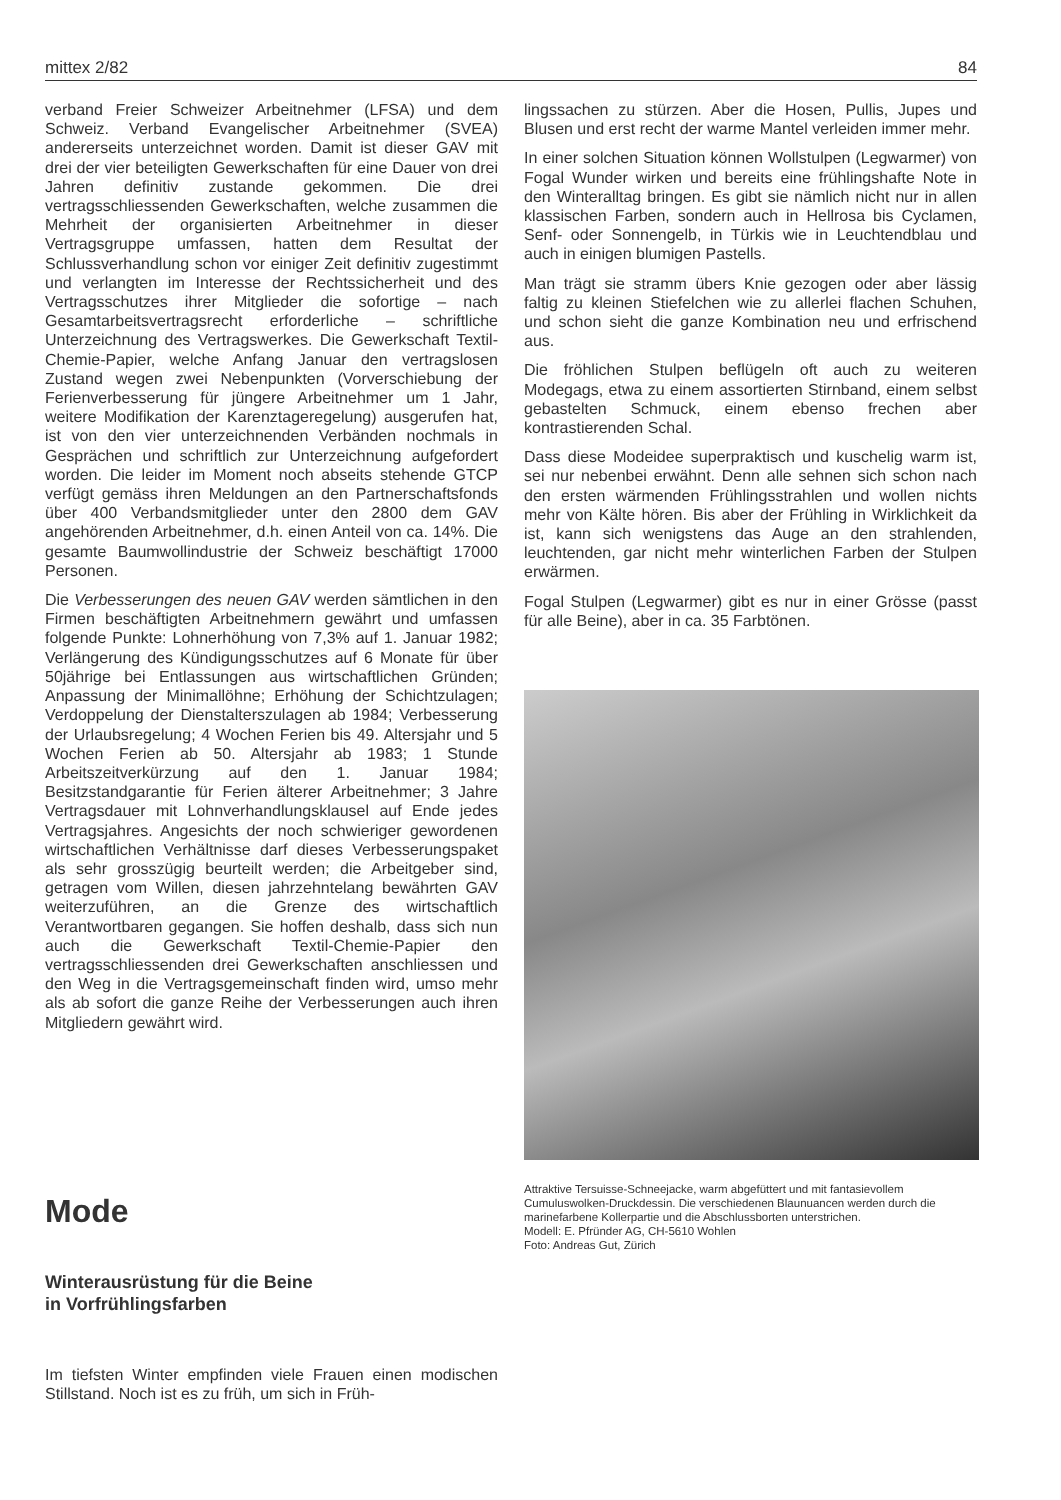mittex 2/82 84
verband Freier Schweizer Arbeitnehmer (LFSA) und dem Schweiz. Verband Evangelischer Arbeitnehmer (SVEA) andererseits unterzeichnet worden. Damit ist dieser GAV mit drei der vier beteiligten Gewerkschaften für eine Dauer von drei Jahren definitiv zustande gekommen. Die drei vertragsschliessenden Gewerkschaften, welche zusammen die Mehrheit der organisierten Arbeitnehmer in dieser Vertragsgruppe umfassen, hatten dem Resultat der Schlussverhandlung schon vor einiger Zeit definitiv zugestimmt und verlangten im Interesse der Rechtssicherheit und des Vertragsschutzes ihrer Mitglieder die sofortige – nach Gesamtarbeitsvertragsrecht erforderliche – schriftliche Unterzeichnung des Vertragswerkes. Die Gewerkschaft Textil-Chemie-Papier, welche Anfang Januar den vertragslosen Zustand wegen zwei Nebenpunkten (Vorverschiebung der Ferienverbesserung für jüngere Arbeitnehmer um 1 Jahr, weitere Modifikation der Karenztageregelung) ausgerufen hat, ist von den vier unterzeichnenden Verbänden nochmals in Gesprächen und schriftlich zur Unterzeichnung aufgefordert worden. Die leider im Moment noch abseits stehende GTCP verfügt gemäss ihren Meldungen an den Partnerschaftsfonds über 400 Verbandsmitglieder unter den 2800 dem GAV angehörenden Arbeitnehmer, d.h. einen Anteil von ca. 14%. Die gesamte Baumwollindustrie der Schweiz beschäftigt 17000 Personen.
Die Verbesserungen des neuen GAV werden sämtlichen in den Firmen beschäftigten Arbeitnehmern gewährt und umfassen folgende Punkte: Lohnerhöhung von 7,3% auf 1. Januar 1982; Verlängerung des Kündigungsschutzes auf 6 Monate für über 50jährige bei Entlassungen aus wirtschaftlichen Gründen; Anpassung der Minimallöhne; Erhöhung der Schichtzulagen; Verdoppelung der Dienstalterszulagen ab 1984; Verbesserung der Urlaubsregelung; 4 Wochen Ferien bis 49. Altersjahr und 5 Wochen Ferien ab 50. Altersjahr ab 1983; 1 Stunde Arbeitszeitverkürzung auf den 1. Januar 1984; Besitzstandgarantie für Ferien älterer Arbeitnehmer; 3 Jahre Vertragsdauer mit Lohnverhandlungsklausel auf Ende jedes Vertragsjahres. Angesichts der noch schwieriger gewordenen wirtschaftlichen Verhältnisse darf dieses Verbesserungspaket als sehr grosszügig beurteilt werden; die Arbeitgeber sind, getragen vom Willen, diesen jahrzehntelang bewährten GAV weiterzuführen, an die Grenze des wirtschaftlich Verantwortbaren gegangen. Sie hoffen deshalb, dass sich nun auch die Gewerkschaft Textil-Chemie-Papier den vertragsschliessenden drei Gewerkschaften anschliessen und den Weg in die Vertragsgemeinschaft finden wird, umso mehr als ab sofort die ganze Reihe der Verbesserungen auch ihren Mitgliedern gewährt wird.
Mode
Winterausrüstung für die Beine
in Vorfrühlingsfarben
Im tiefsten Winter empfinden viele Frauen einen modischen Stillstand. Noch ist es zu früh, um sich in Früh-
lingssachen zu stürzen. Aber die Hosen, Pullis, Jupes und Blusen und erst recht der warme Mantel verleiden immer mehr.
In einer solchen Situation können Wollstulpen (Legwarmer) von Fogal Wunder wirken und bereits eine frühlingshafte Note in den Winteralltag bringen. Es gibt sie nämlich nicht nur in allen klassischen Farben, sondern auch in Hellrosa bis Cyclamen, Senf- oder Sonnengelb, in Türkis wie in Leuchtendblau und auch in einigen blumigen Pastells.
Man trägt sie stramm übers Knie gezogen oder aber lässig faltig zu kleinen Stiefelchen wie zu allerlei flachen Schuhen, und schon sieht die ganze Kombination neu und erfrischend aus.
Die fröhlichen Stulpen beflügeln oft auch zu weiteren Modegags, etwa zu einem assortierten Stirnband, einem selbst gebastelten Schmuck, einem ebenso frechen aber kontrastierenden Schal.
Dass diese Modeidee superpraktisch und kuschelig warm ist, sei nur nebenbei erwähnt. Denn alle sehnen sich schon nach den ersten wärmenden Frühlingsstrahlen und wollen nichts mehr von Kälte hören. Bis aber der Frühling in Wirklichkeit da ist, kann sich wenigstens das Auge an den strahlenden, leuchtenden, gar nicht mehr winterlichen Farben der Stulpen erwärmen.
Fogal Stulpen (Legwarmer) gibt es nur in einer Grösse (passt für alle Beine), aber in ca. 35 Farbtönen.
Attraktive Tersuisse-Schneejacke, warm abgefüttert und mit fantasievollem Cumuluswolken-Druckdessin. Die verschiedenen Blaunuancen werden durch die marinefarbene Kollerpartie und die Abschlussborten unterstrichen.
Modell: E. Pfründer AG, CH-5610 Wohlen
Foto: Andreas Gut, Zürich